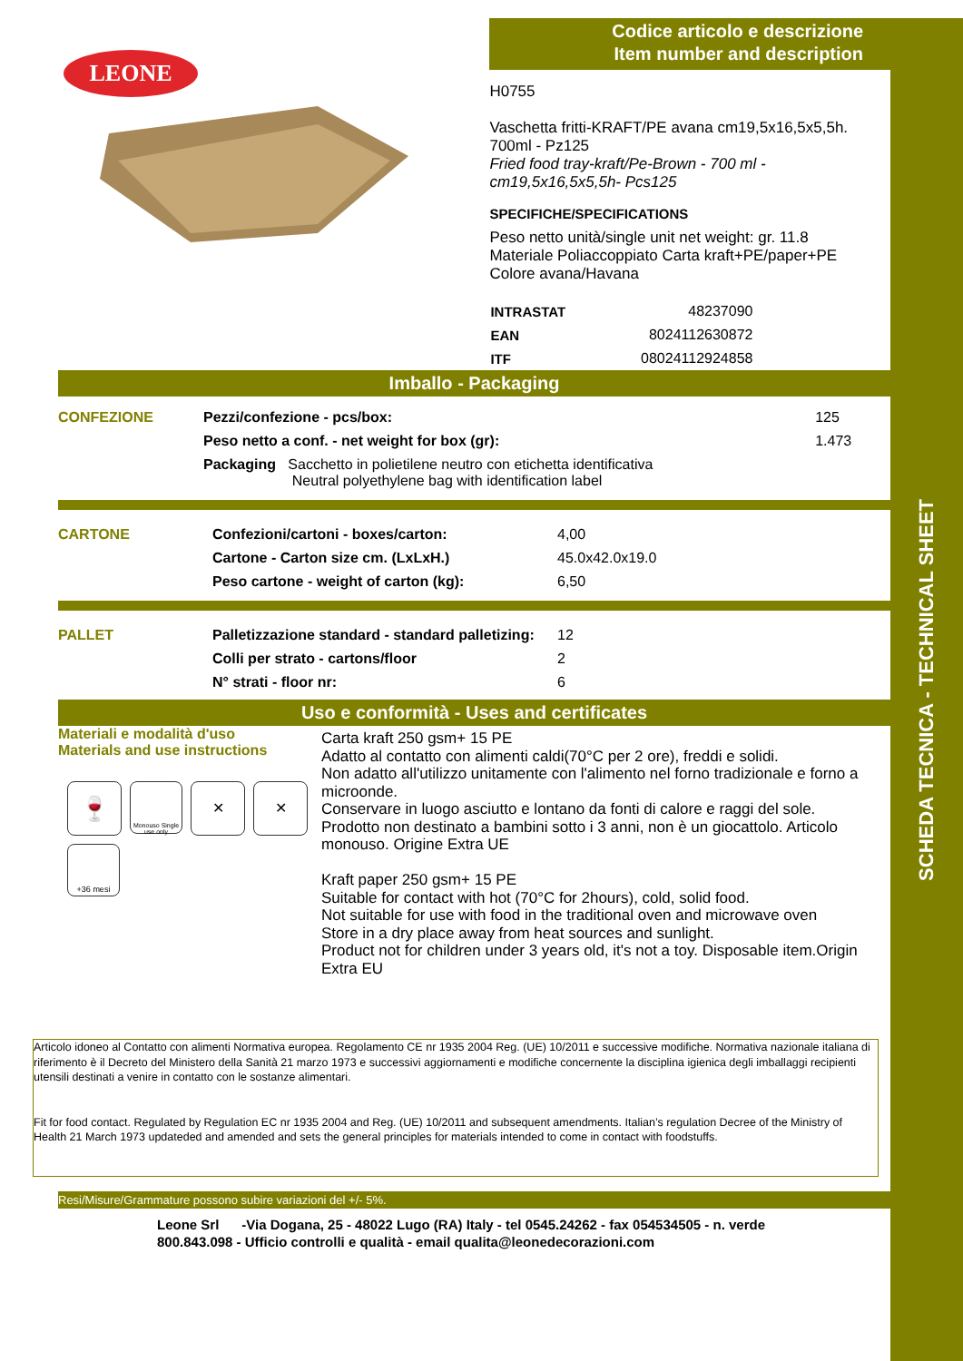SCHEDA TECNICA - TECHNICAL SHEET
LEONE
Codice articolo e descrizione
Item number and description
H0755
Vaschetta fritti-KRAFT/PE avana cm19,5x16,5x5,5h.
700ml - Pz125
Fried food tray-kraft/Pe-Brown - 700 ml -
cm19,5x16,5x5,5h- Pcs125
SPECIFICHE/SPECIFICATIONS
Peso netto unità/single unit net weight: gr. 11.8
Materiale Poliaccoppiato Carta kraft+PE/paper+PE
Colore avana/Havana
| INTRASTAT | 48237090 |
| EAN | 8024112630872 |
| ITF | 08024112924858 |
Imballo - Packaging
| CONFEZIONE | Pezzi/confezione - pcs/box: | 125 |
| | Peso netto a conf. - net weight for box (gr): | 1.473 |
| | Packaging Sacchetto in polietilene neutro con etichetta identificativa Neutral polyethylene bag with identification label | |
| CARTONE | Confezioni/cartoni - boxes/carton: | 4,00 |
| | Cartone - Carton size cm. (LxLxH.) | 45.0x42.0x19.0 |
| | Peso cartone - weight of carton (kg): | 6,50 |
| PALLET | Palletizzazione standard - standard palletizing: | 12 |
| | Colli per strato - cartons/floor | 2 |
| | N° strati - floor nr: | 6 |
Uso e conformità - Uses and certificates
Materiali e modalità d'uso
Materials and use instructions
🍷
Monouso Single use only
✕
✕
+36 mesi
Carta kraft 250 gsm+ 15 PE
Adatto al contatto con alimenti caldi(70°C per 2 ore), freddi e solidi.
Non adatto all'utilizzo unitamente con l'alimento nel forno tradizionale e forno a microonde.
Conservare in luogo asciutto e lontano da fonti di calore e raggi del sole.
Prodotto non destinato a bambini sotto i 3 anni, non è un giocattolo. Articolo monouso. Origine Extra UE
Kraft paper 250 gsm+ 15 PE
Suitable for contact with hot (70°C for 2hours), cold, solid food.
Not suitable for use with food in the traditional oven and microwave oven
Store in a dry place away from heat sources and sunlight.
Product not for children under 3 years old, it's not a toy. Disposable item.Origin Extra EU
Articolo idoneo al Contatto con alimenti Normativa europea. Regolamento CE nr 1935 2004 Reg. (UE) 10/2011 e successive modifiche. Normativa nazionale italiana di riferimento è il Decreto del Ministero della Sanità 21 marzo 1973 e successivi aggiornamenti e modifiche concernente la disciplina igienica degli imballaggi recipienti utensili destinati a venire in contatto con le sostanze alimentari.
Fit for food contact. Regulated by Regulation EC nr 1935 2004 and Reg. (UE) 10/2011 and subsequent amendments. Italian’s regulation Decree of the Ministry of Health 21 March 1973 updateded and amended and sets the general principles for materials intended to come in contact with foodstuffs.
Resi/Misure/Grammature possono subire variazioni del +/- 5%.
Leone Srl -Via Dogana, 25 - 48022 Lugo (RA) Italy - tel 0545.24262 - fax 054534505 - n. verde 800.843.098 - Ufficio controlli e qualità - email qualita@leonedecorazioni.com